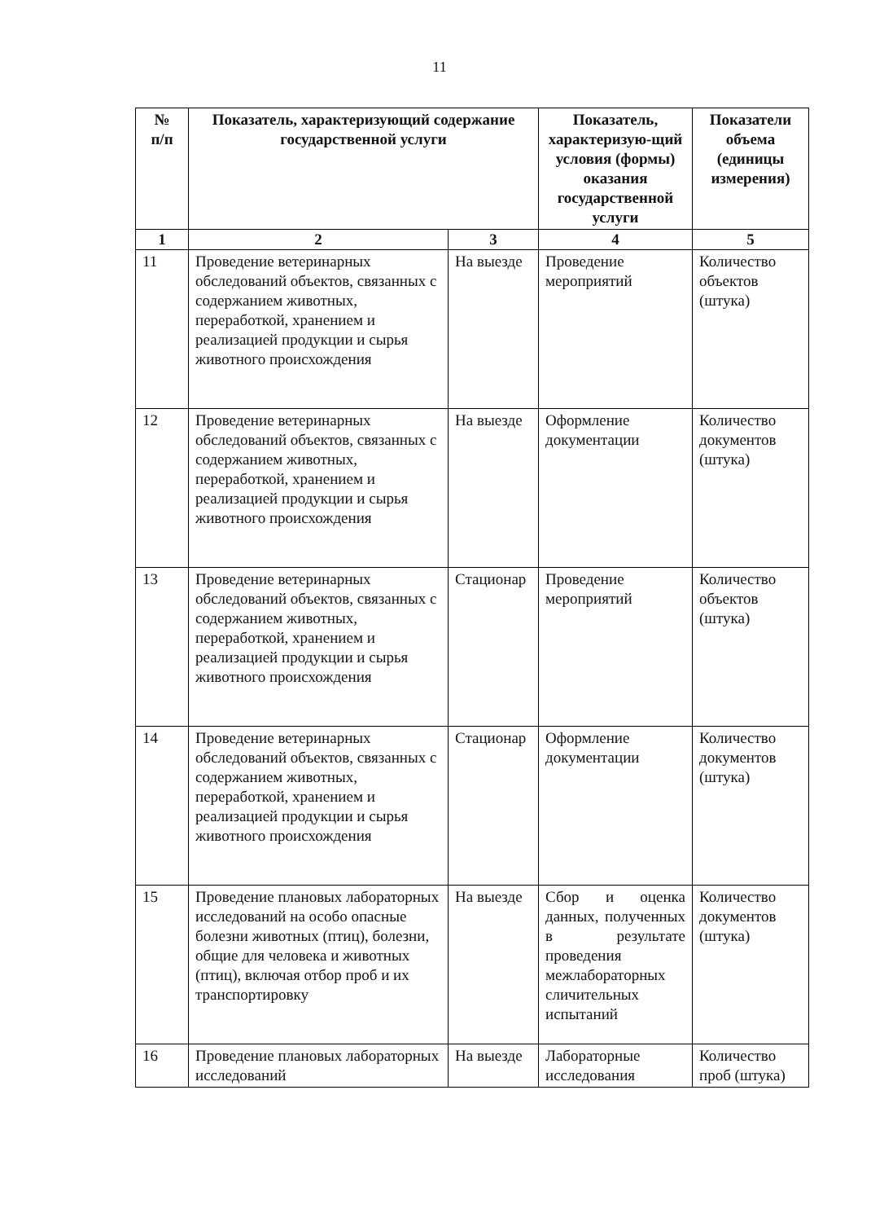11
| № п/п | Показатель, характеризующий содержание государственной услуги | | Показатель, характеризую-щий условия (формы) оказания государственной услуги | Показатели объема (единицы измерения) |
| --- | --- | --- | --- | --- |
| 1 | 2 | 3 | 4 | 5 |
| 11 | Проведение ветеринарных обследований объектов, связанных с содержанием животных, переработкой, хранением и реализацией продукции и сырья животного происхождения | На выезде | Проведение мероприятий | Количество объектов (штука) |
| 12 | Проведение ветеринарных обследований объектов, связанных с содержанием животных, переработкой, хранением и реализацией продукции и сырья животного происхождения | На выезде | Оформление документации | Количество документов (штука) |
| 13 | Проведение ветеринарных обследований объектов, связанных с содержанием животных, переработкой, хранением и реализацией продукции и сырья животного происхождения | Стационар | Проведение мероприятий | Количество объектов (штука) |
| 14 | Проведение ветеринарных обследований объектов, связанных с содержанием животных, переработкой, хранением и реализацией продукции и сырья животного происхождения | Стационар | Оформление документации | Количество документов (штука) |
| 15 | Проведение плановых лабораторных исследований на особо опасные болезни животных (птиц), болезни, общие для человека и животных (птиц), включая отбор проб и их транспортировку | На выезде | Сбор и оценка данных, полученных в результате проведения межлабораторных сличительных испытаний | Количество документов (штука) |
| 16 | Проведение плановых лабораторных исследований | На выезде | Лабораторные исследования | Количество проб (штука) |